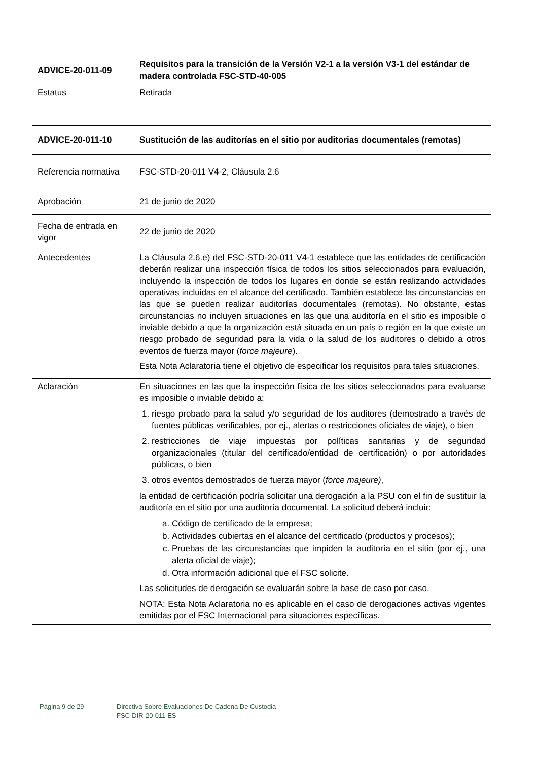| ADVICE-20-011-09 | Requisitos para la transición de la Versión V2-1 a la versión V3-1 del estándar de madera controlada FSC-STD-40-005 |
| Estatus | Retirada |
| ADVICE-20-011-10 | Sustitución de las auditorías en el sitio por auditorias documentales (remotas) |
| Referencia normativa | FSC-STD-20-011 V4-2, Cláusula 2.6 |
| Aprobación | 21 de junio de 2020 |
| Fecha de entrada en vigor | 22 de junio de 2020 |
| Antecedentes | La Cláusula 2.6.e) del FSC-STD-20-011 V4-1 establece que las entidades de certificación deberán realizar una inspección física de todos los sitios seleccionados para evaluación, incluyendo la inspección de todos los lugares en donde se están realizando actividades operativas incluidas en el alcance del certificado. También establece las circunstancias en las que se pueden realizar auditorías documentales (remotas). No obstante, estas circunstancias no incluyen situaciones en las que una auditoría en el sitio es imposible o inviable debido a que la organización está situada en un país o región en la que existe un riesgo probado de seguridad para la vida o la salud de los auditores o debido a otros eventos de fuerza mayor ( force majeure ). Esta Nota Aclaratoria tiene el objetivo de especificar los requisitos para tales situaciones. |
| Aclaración | En situaciones en las que la inspección física de los sitios seleccionados para evaluarse es imposible o inviable debido a: 1. riesgo probado para la salud y/o seguridad de los auditores (demostrado a través de fuentes públicas verificables, por ej., alertas o restricciones oficiales de viaje), o bien 2. restricciones de viaje impuestas por políticas sanitarias y de seguridad organizacionales (titular del certificado/entidad de certificación) o por autoridades públicas, o bien 3. otros eventos demostrados de fuerza mayor ( force majeure) , la entidad de certificación podría solicitar una derogación a la PSU con el fin de sustituir la auditoría en el sitio por una auditoría documental. La solicitud deberá incluir: a. Código de certificado de la empresa; b. Actividades cubiertas en el alcance del certificado (productos y procesos); c. Pruebas de las circunstancias que impiden la auditoría en el sitio (por ej., una alerta oficial de viaje); d. Otra información adicional que el FSC solicite. Las solicitudes de derogación se evaluarán sobre la base de caso por caso. NOTA: Esta Nota Aclaratoria no es aplicable en el caso de derogaciones activas vigentes emitidas por el FSC Internacional para situaciones específicas. |
Página 9 de 29 Directiva Sobre Evaluaciones De Cadena De Custodia
FSC-DIR-20-011 ES